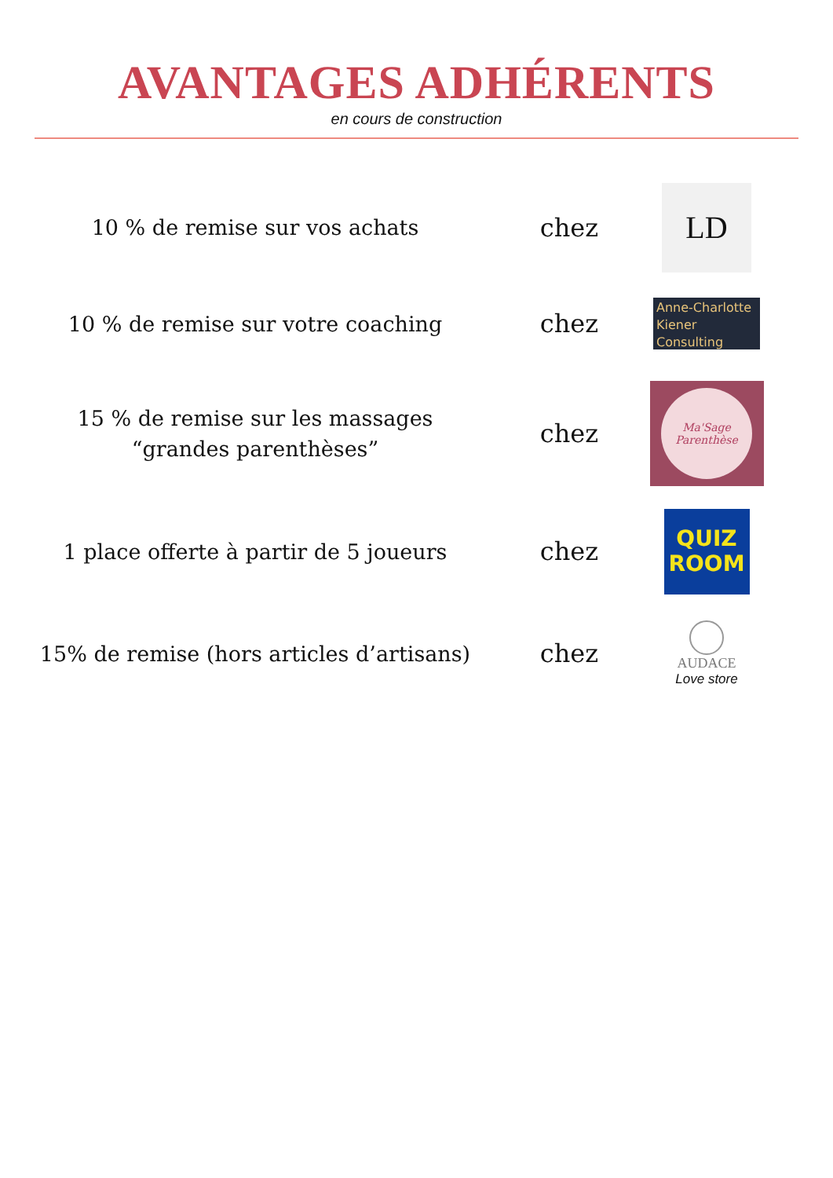AVANTAGES ADHÉRENTS
en cours de construction
10 % de remise sur vos achats
chez
LD
10 % de remise sur votre coaching
chez
Anne-Charlotte Kiener Consulting
15 % de remise sur les massages
“grandes parenthèses”
chez
Ma'Sage Parenthèse
1 place offerte à partir de 5 joueurs
chez
QUIZ
ROOM
15% de remise (hors articles d’artisans)
chez
AUDACE
Love store